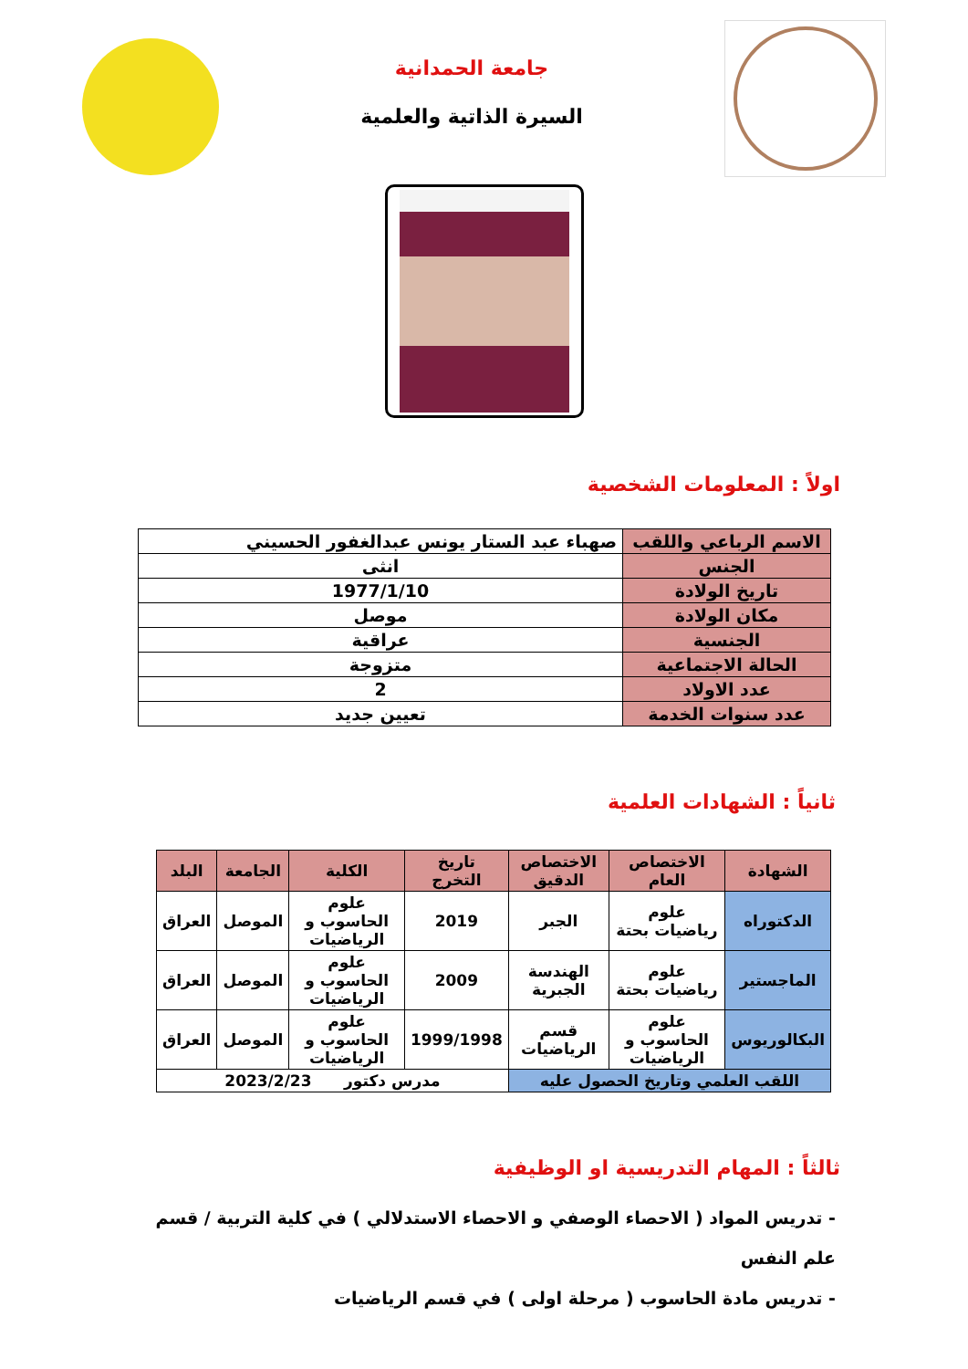جامعة الحمدانية
السيرة الذاتية والعلمية
اولاً : المعلومات الشخصية
| الاسم الرباعي واللقب | صهباء عبد الستار يونس عبدالغفور الحسيني |
| الجنس | انثى |
| تاريخ الولادة | 1977/1/10 |
| مكان الولادة | موصل |
| الجنسية | عراقية |
| الحالة الاجتماعية | متزوجة |
| عدد الاولاد | 2 |
| عدد سنوات الخدمة | تعيين جديد |
ثانياً : الشهادات العلمية
| الشهادة | الاختصاص العام | الاختصاص الدقيق | تاريخ التخرج | الكلية | الجامعة | البلد |
| --- | --- | --- | --- | --- | --- | --- |
| الدكتوراه | علوم رياضيات بحتة | الجبر | 2019 | علوم الحاسوب و الرياضيات | الموصل | العراق |
| الماجستير | علوم رياضيات بحتة | الهندسة الجبرية | 2009 | علوم الحاسوب و الرياضيات | الموصل | العراق |
| البكالوريوس | علوم الحاسوب و الرياضيات | قسم الرياضيات | 1999/1998 | علوم الحاسوب و الرياضيات | الموصل | العراق |
| اللقب العلمي وتاريخ الحصول عليه | | | مدرس دكتور 2023/2/23 | | | |
ثالثاً : المهام التدريسية او الوظيفية
- تدريس المواد ( الاحصاء الوصفي و الاحصاء الاستدلالي ) في كلية التربية / قسم علم النفس
- تدريس مادة الحاسوب ( مرحلة اولى ) في قسم الرياضيات